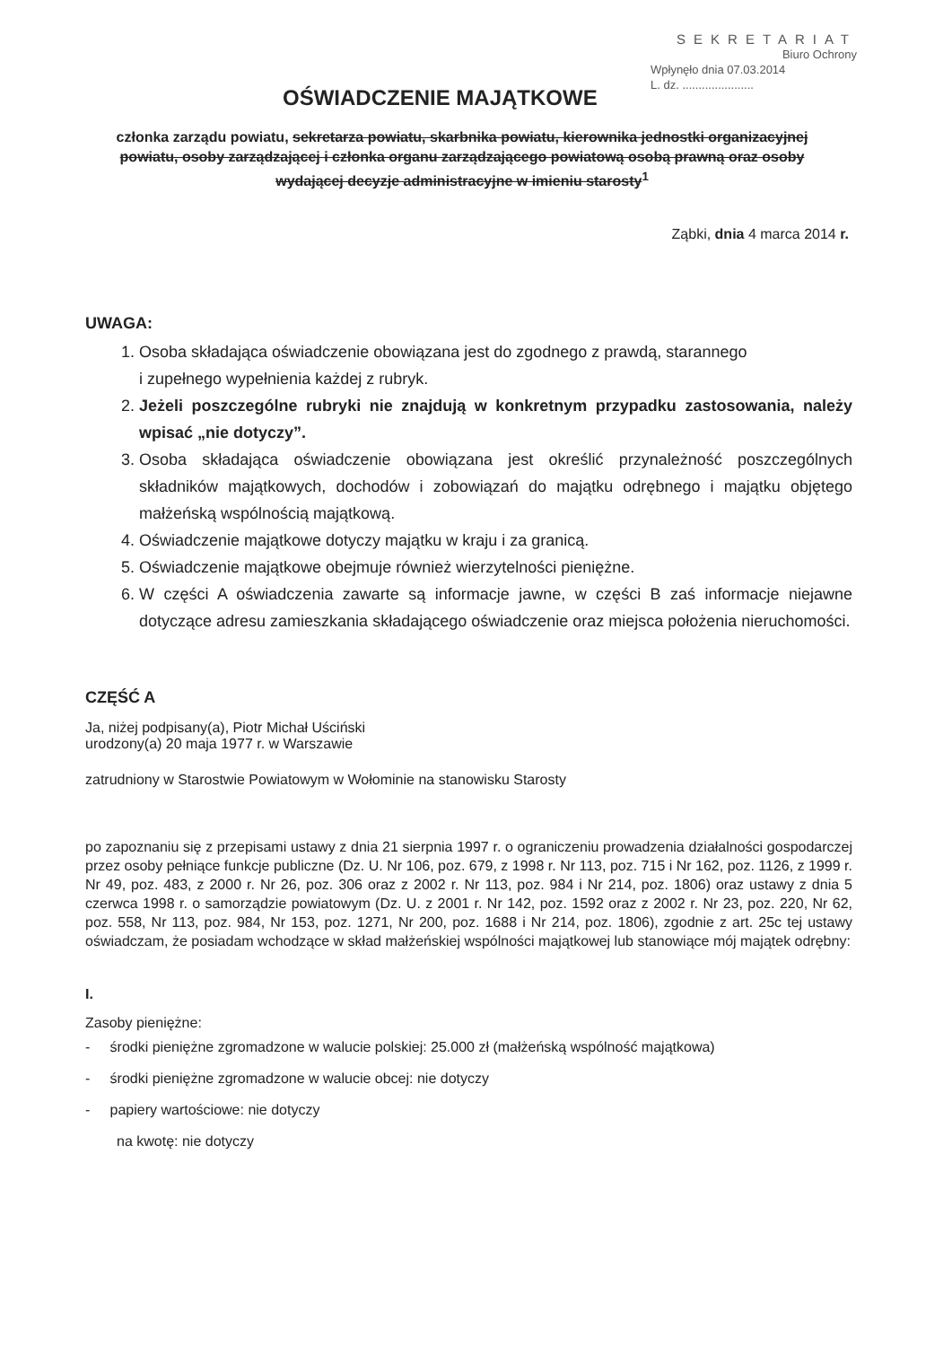SEKRETARIAT
Biuro Ochrony
Wpłynęło dnia 07.03.2014
L. dz. ......................
OŚWIADCZENIE MAJĄTKOWE
członka zarządu powiatu, sekretarza powiatu, skarbnika powiatu, kierownika jednostki organizacyjnej powiatu, osoby zarządzającej i członka organu zarządzającego powiatową osobą prawną oraz osoby wydającej decyzje administracyjne w imieniu starosty<sup>1</sup>
Ząbki, dnia 4 marca 2014 r.
UWAGA:
1. Osoba składająca oświadczenie obowiązana jest do zgodnego z prawdą, starannego
i zupełnego wypełnienia każdej z rubryk.
2. Jeżeli poszczególne rubryki nie znajdują w konkretnym przypadku zastosowania, należy wpisać „nie dotyczy”.
3. Osoba składająca oświadczenie obowiązana jest określić przynależność poszczególnych składników majątkowych, dochodów i zobowiązań do majątku odrębnego i majątku objętego małżeńską wspólnością majątkową.
4. Oświadczenie majątkowe dotyczy majątku w kraju i za granicą.
5. Oświadczenie majątkowe obejmuje również wierzytelności pieniężne.
6. W części A oświadczenia zawarte są informacje jawne, w części B zaś informacje niejawne dotyczące adresu zamieszkania składającego oświadczenie oraz miejsca położenia nieruchomości.
CZĘŚĆ A
Ja, niżej podpisany(a), Piotr Michał Uściński
urodzony(a) 20 maja 1977 r. w Warszawie
zatrudniony w Starostwie Powiatowym w Wołominie na stanowisku Starosty
po zapoznaniu się z przepisami ustawy z dnia 21 sierpnia 1997 r. o ograniczeniu prowadzenia działalności gospodarczej przez osoby pełniące funkcje publiczne (Dz. U. Nr 106, poz. 679, z 1998 r. Nr 113, poz. 715 i Nr 162, poz. 1126, z 1999 r. Nr 49, poz. 483, z 2000 r. Nr 26, poz. 306 oraz z 2002 r. Nr 113, poz. 984 i Nr 214, poz. 1806) oraz ustawy z dnia 5 czerwca 1998 r. o samorządzie powiatowym (Dz. U. z 2001 r. Nr 142, poz. 1592 oraz z 2002 r. Nr 23, poz. 220, Nr 62, poz. 558, Nr 113, poz. 984, Nr 153, poz. 1271, Nr 200, poz. 1688 i Nr 214, poz. 1806), zgodnie z art. 25c tej ustawy oświadczam, że posiadam wchodzące w skład małżeńskiej wspólności majątkowej lub stanowiące mój majątek odrębny:
I.
Zasoby pieniężne:
- środki pieniężne zgromadzone w walucie polskiej: 25.000 zł (małżeńską wspólność majątkowa)
- środki pieniężne zgromadzone w walucie obcej: nie dotyczy
- papiery wartościowe: nie dotyczy
na kwotę: nie dotyczy